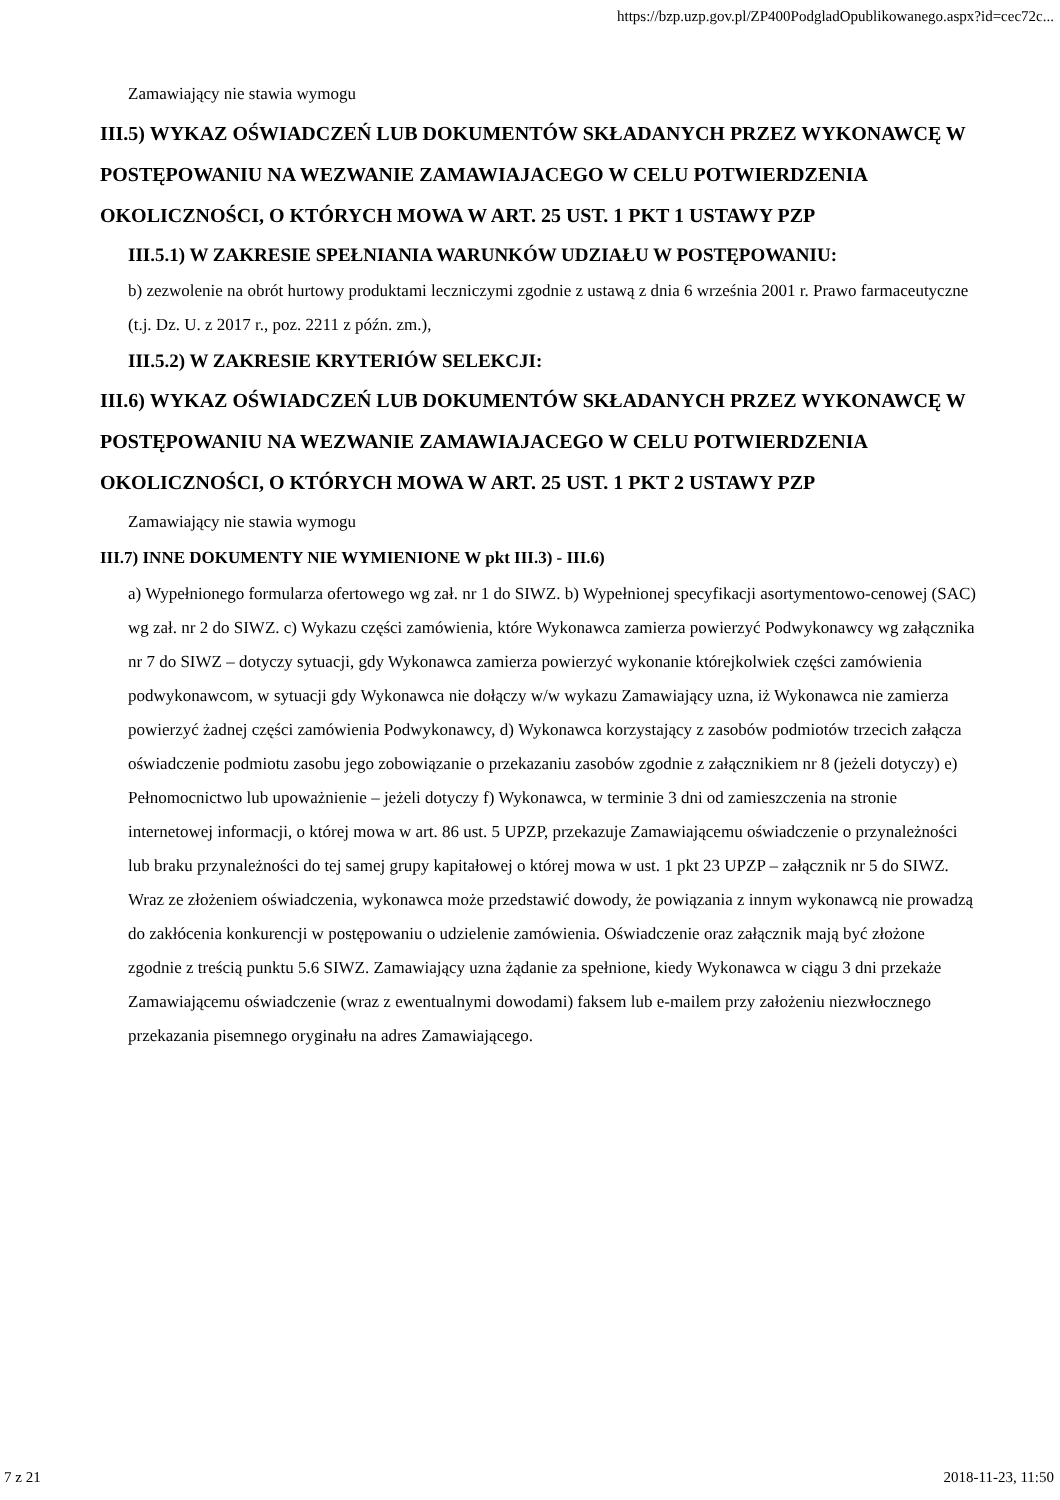https://bzp.uzp.gov.pl/ZP400PodgladOpublikowanego.aspx?id=cec72c...
Zamawiający nie stawia wymogu
III.5) WYKAZ OŚWIADCZEŃ LUB DOKUMENTÓW SKŁADANYCH PRZEZ WYKONAWCĘ W POSTĘPOWANIU NA WEZWANIE ZAMAWIAJACEGO W CELU POTWIERDZENIA OKOLICZNOŚCI, O KTÓRYCH MOWA W ART. 25 UST. 1 PKT 1 USTAWY PZP
III.5.1) W ZAKRESIE SPEŁNIANIA WARUNKÓW UDZIAŁU W POSTĘPOWANIU:
b) zezwolenie na obrót hurtowy produktami leczniczymi zgodnie z ustawą z dnia 6 września 2001 r. Prawo farmaceutyczne (t.j. Dz. U. z 2017 r., poz. 2211 z późn. zm.),
III.5.2) W ZAKRESIE KRYTERIÓW SELEKCJI:
III.6) WYKAZ OŚWIADCZEŃ LUB DOKUMENTÓW SKŁADANYCH PRZEZ WYKONAWCĘ W POSTĘPOWANIU NA WEZWANIE ZAMAWIAJACEGO W CELU POTWIERDZENIA OKOLICZNOŚCI, O KTÓRYCH MOWA W ART. 25 UST. 1 PKT 2 USTAWY PZP
Zamawiający nie stawia wymogu
III.7) INNE DOKUMENTY NIE WYMIENIONE W pkt III.3) - III.6)
a) Wypełnionego formularza ofertowego wg zał. nr 1 do SIWZ. b) Wypełnionej specyfikacji asortymentowo-cenowej (SAC) wg zał. nr 2 do SIWZ. c) Wykazu części zamówienia, które Wykonawca zamierza powierzyć Podwykonawcy wg załącznika nr 7 do SIWZ – dotyczy sytuacji, gdy Wykonawca zamierza powierzyć wykonanie którejkolwiek części zamówienia podwykonawcom, w sytuacji gdy Wykonawca nie dołączy w/w wykazu Zamawiający uzna, iż Wykonawca nie zamierza powierzyć żadnej części zamówienia Podwykonawcy, d) Wykonawca korzystający z zasobów podmiotów trzecich załącza oświadczenie podmiotu zasobu jego zobowiązanie o przekazaniu zasobów zgodnie z załącznikiem nr 8 (jeżeli dotyczy) e) Pełnomocnictwo lub upoważnienie – jeżeli dotyczy f) Wykonawca, w terminie 3 dni od zamieszczenia na stronie internetowej informacji, o której mowa w art. 86 ust. 5 UPZP, przekazuje Zamawiającemu oświadczenie o przynależności lub braku przynależności do tej samej grupy kapitałowej o której mowa w ust. 1 pkt 23 UPZP – załącznik nr 5 do SIWZ. Wraz ze złożeniem oświadczenia, wykonawca może przedstawić dowody, że powiązania z innym wykonawcą nie prowadzą do zakłócenia konkurencji w postępowaniu o udzielenie zamówienia. Oświadczenie oraz załącznik mają być złożone zgodnie z treścią punktu 5.6 SIWZ. Zamawiający uzna żądanie za spełnione, kiedy Wykonawca w ciągu 3 dni przekaże Zamawiającemu oświadczenie (wraz z ewentualnymi dowodami) faksem lub e-mailem przy założeniu niezwłocznego przekazania pisemnego oryginału na adres Zamawiającego.
7 z 21 2018-11-23, 11:50